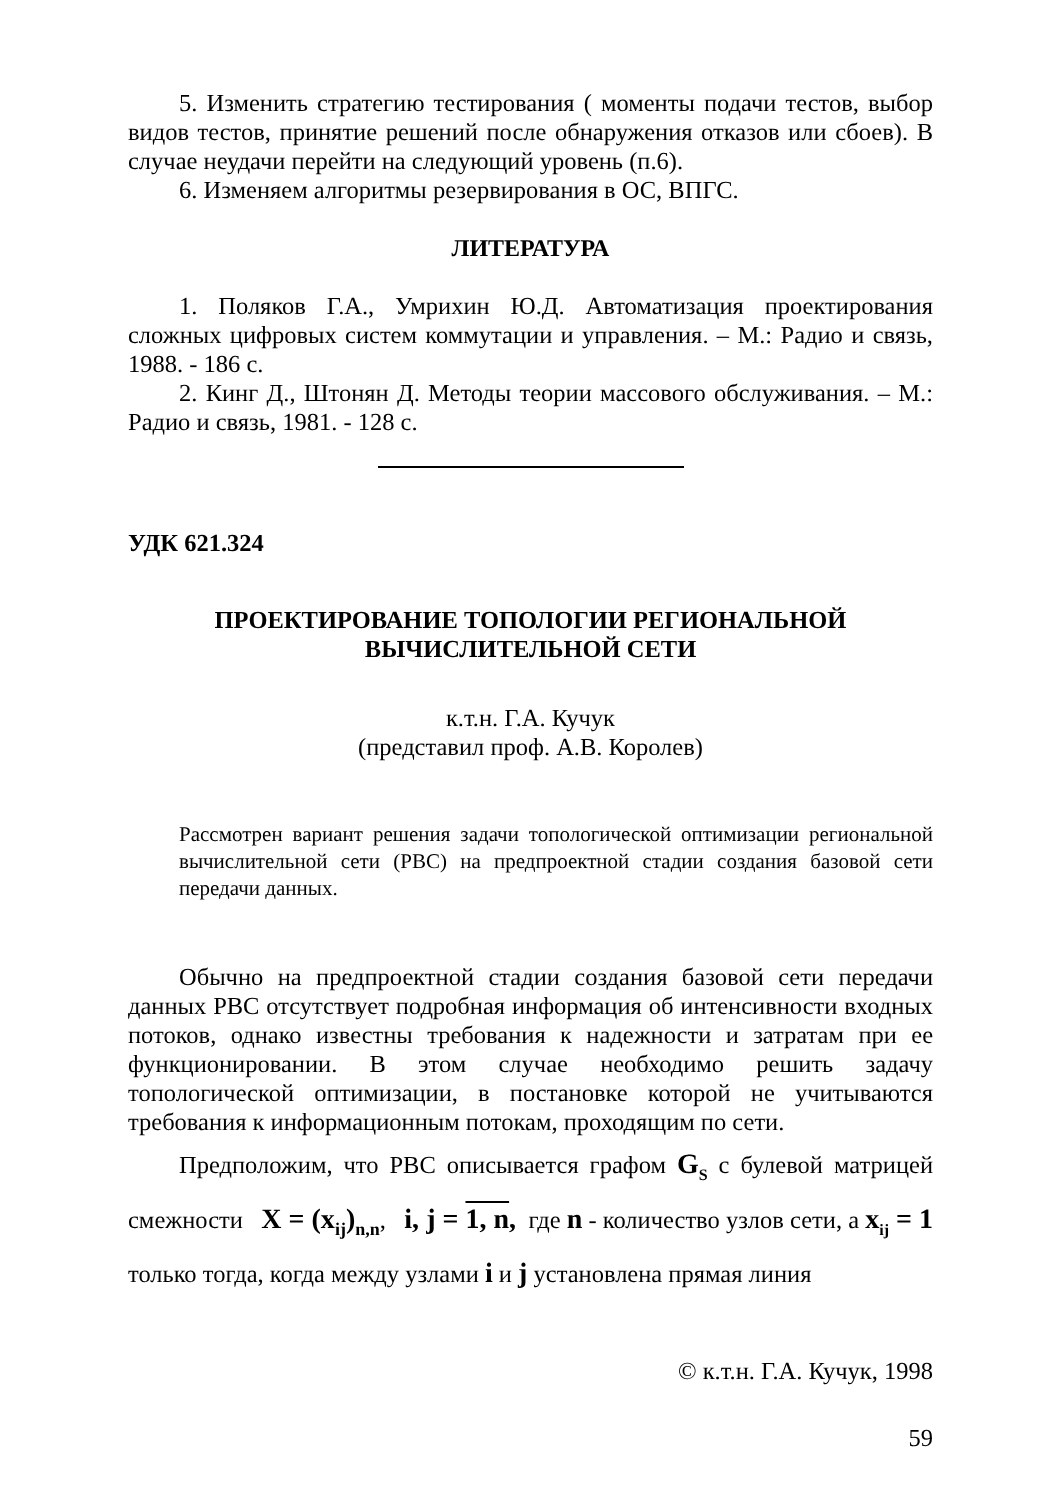5. Изменить стратегию тестирования ( моменты подачи тестов, выбор видов тестов, принятие решений после обнаружения отказов или сбоев). В случае неудачи перейти на следующий уровень (п.6).
6. Изменяем алгоритмы резервирования в ОС, ВПГС.
ЛИТЕРАТУРА
1. Поляков Г.А., Умрихин Ю.Д. Автоматизация проектирования сложных цифровых систем коммутации и управления. – М.: Радио и связь, 1988. - 186 с.
2. Кинг Д., Штонян Д. Методы теории массового обслуживания. – М.: Радио и связь, 1981. - 128 с.
УДК 621.324
ПРОЕКТИРОВАНИЕ ТОПОЛОГИИ РЕГИОНАЛЬНОЙ
ВЫЧИСЛИТЕЛЬНОЙ СЕТИ
к.т.н. Г.А. Кучук
(представил проф. А.В. Королев)
Рассмотрен вариант решения задачи топологической оптимизации региональной вычислительной сети (РВС) на предпроектной стадии создания базовой сети передачи данных.
Обычно на предпроектной стадии создания базовой сети передачи данных РВС отсутствует подробная информация об интенсивности входных потоков, однако известны требования к надежности и затратам при ее функционировании. В этом случае необходимо решить задачу топологической оптимизации, в постановке которой не учитываются требования к информационным потокам, проходящим по сети.
Предположим, что РВС описывается графом G<sub>S</sub> с булевой матрицей смежности X = (x<sub>ij</sub>)<sub>n,n</sub>, i, j = 1, n, где n - количество узлов сети, а x<sub>ij</sub> = 1 только тогда, когда между узлами i и j установлена прямая линия
© к.т.н. Г.А. Кучук, 1998
59